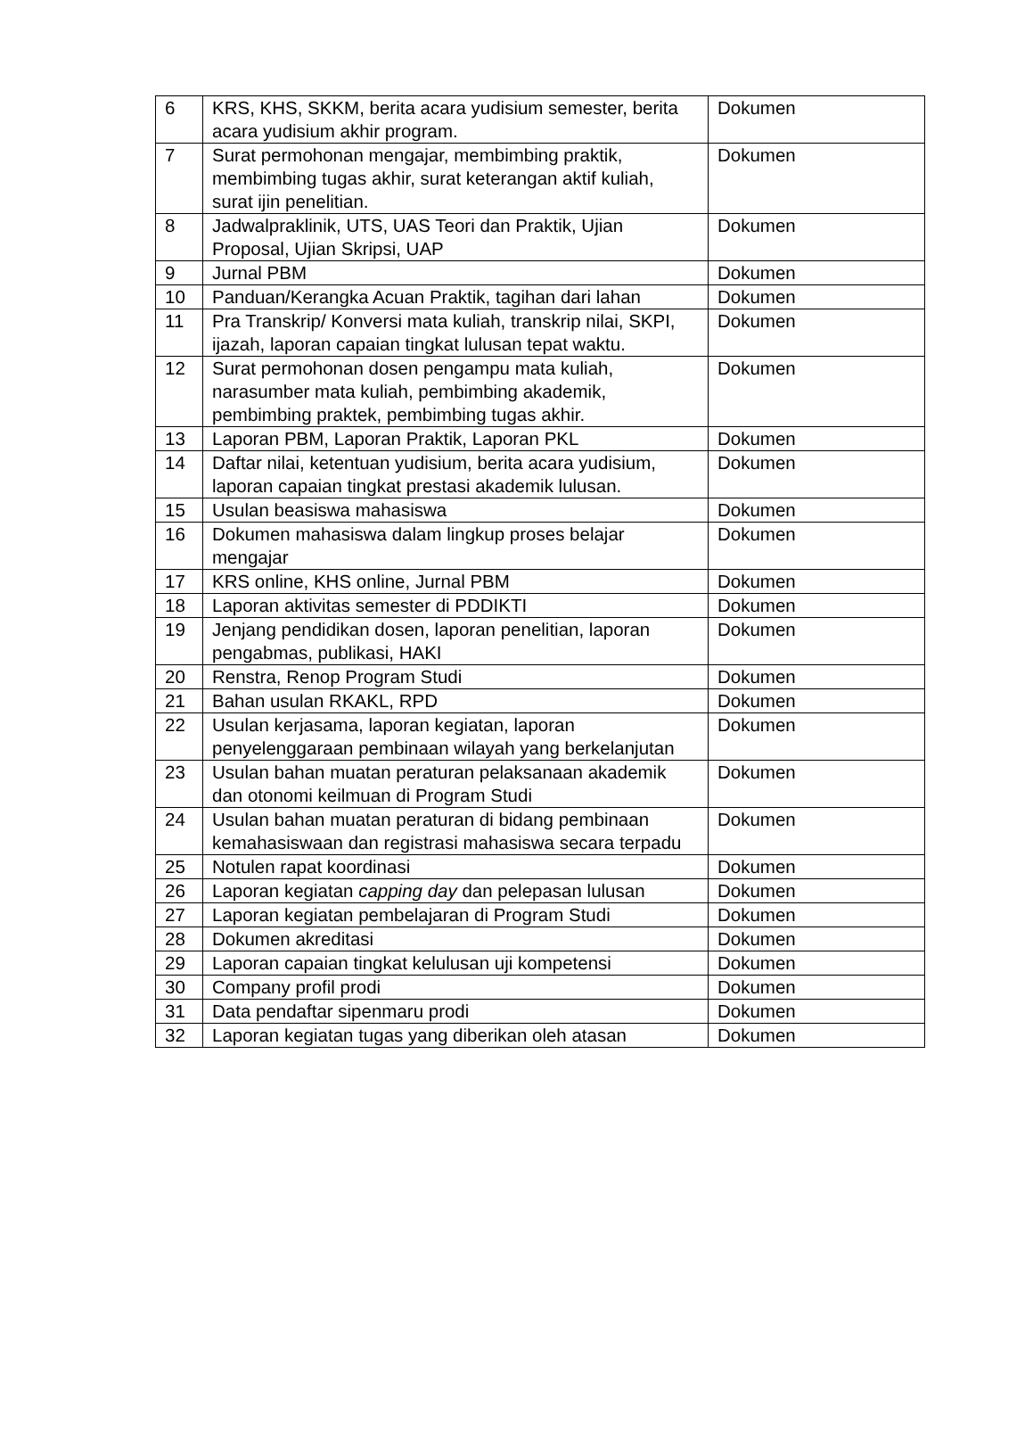| 6 | KRS, KHS, SKKM, berita acara yudisium semester, berita acara yudisium akhir program. | Dokumen |
| 7 | Surat permohonan mengajar, membimbing praktik, membimbing tugas akhir, surat keterangan aktif kuliah, surat ijin penelitian. | Dokumen |
| 8 | Jadwalpraklinik, UTS, UAS Teori dan Praktik, Ujian Proposal, Ujian Skripsi, UAP | Dokumen |
| 9 | Jurnal PBM | Dokumen |
| 10 | Panduan/Kerangka Acuan Praktik, tagihan dari lahan | Dokumen |
| 11 | Pra Transkrip/ Konversi mata kuliah, transkrip nilai, SKPI, ijazah, laporan capaian tingkat lulusan tepat waktu. | Dokumen |
| 12 | Surat permohonan dosen pengampu mata kuliah, narasumber mata kuliah, pembimbing akademik, pembimbing praktek, pembimbing tugas akhir. | Dokumen |
| 13 | Laporan PBM, Laporan Praktik, Laporan PKL | Dokumen |
| 14 | Daftar nilai, ketentuan yudisium, berita acara yudisium, laporan capaian tingkat prestasi akademik lulusan. | Dokumen |
| 15 | Usulan beasiswa mahasiswa | Dokumen |
| 16 | Dokumen mahasiswa dalam lingkup proses belajar mengajar | Dokumen |
| 17 | KRS online, KHS online, Jurnal PBM | Dokumen |
| 18 | Laporan aktivitas semester di PDDIKTI | Dokumen |
| 19 | Jenjang pendidikan dosen, laporan penelitian, laporan pengabmas, publikasi, HAKI | Dokumen |
| 20 | Renstra, Renop Program Studi | Dokumen |
| 21 | Bahan usulan RKAKL, RPD | Dokumen |
| 22 | Usulan kerjasama, laporan kegiatan, laporan penyelenggaraan pembinaan wilayah yang berkelanjutan | Dokumen |
| 23 | Usulan bahan muatan peraturan pelaksanaan akademik dan otonomi keilmuan di Program Studi | Dokumen |
| 24 | Usulan bahan muatan peraturan di bidang pembinaan kemahasiswaan dan registrasi mahasiswa secara terpadu | Dokumen |
| 25 | Notulen rapat koordinasi | Dokumen |
| 26 | Laporan kegiatan capping day dan pelepasan lulusan | Dokumen |
| 27 | Laporan kegiatan pembelajaran di Program Studi | Dokumen |
| 28 | Dokumen akreditasi | Dokumen |
| 29 | Laporan capaian tingkat kelulusan uji kompetensi | Dokumen |
| 30 | Company profil prodi | Dokumen |
| 31 | Data pendaftar sipenmaru prodi | Dokumen |
| 32 | Laporan kegiatan tugas yang diberikan oleh atasan | Dokumen |